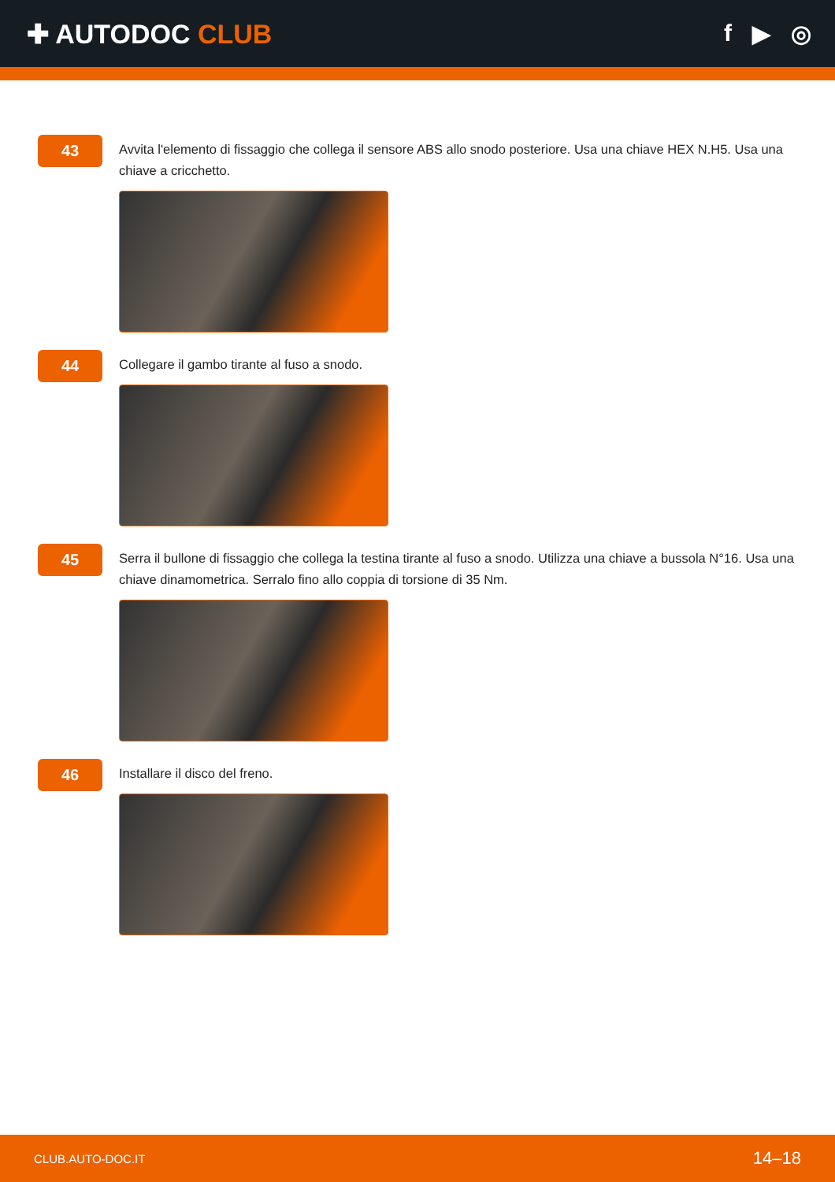✚ AUTODOC CLUB f ▶ ◎
43
Avvita l'elemento di fissaggio che collega il sensore ABS allo snodo posteriore. Usa una chiave HEX N.H5. Usa una chiave a cricchetto.
44
Collegare il gambo tirante al fuso a snodo.
45
Serra il bullone di fissaggio che collega la testina tirante al fuso a snodo. Utilizza una chiave a bussola N°16. Usa una chiave dinamometrica. Serralo fino allo coppia di torsione di 35 Nm.
46
Installare il disco del freno.
CLUB.AUTO-DOC.IT 14–18